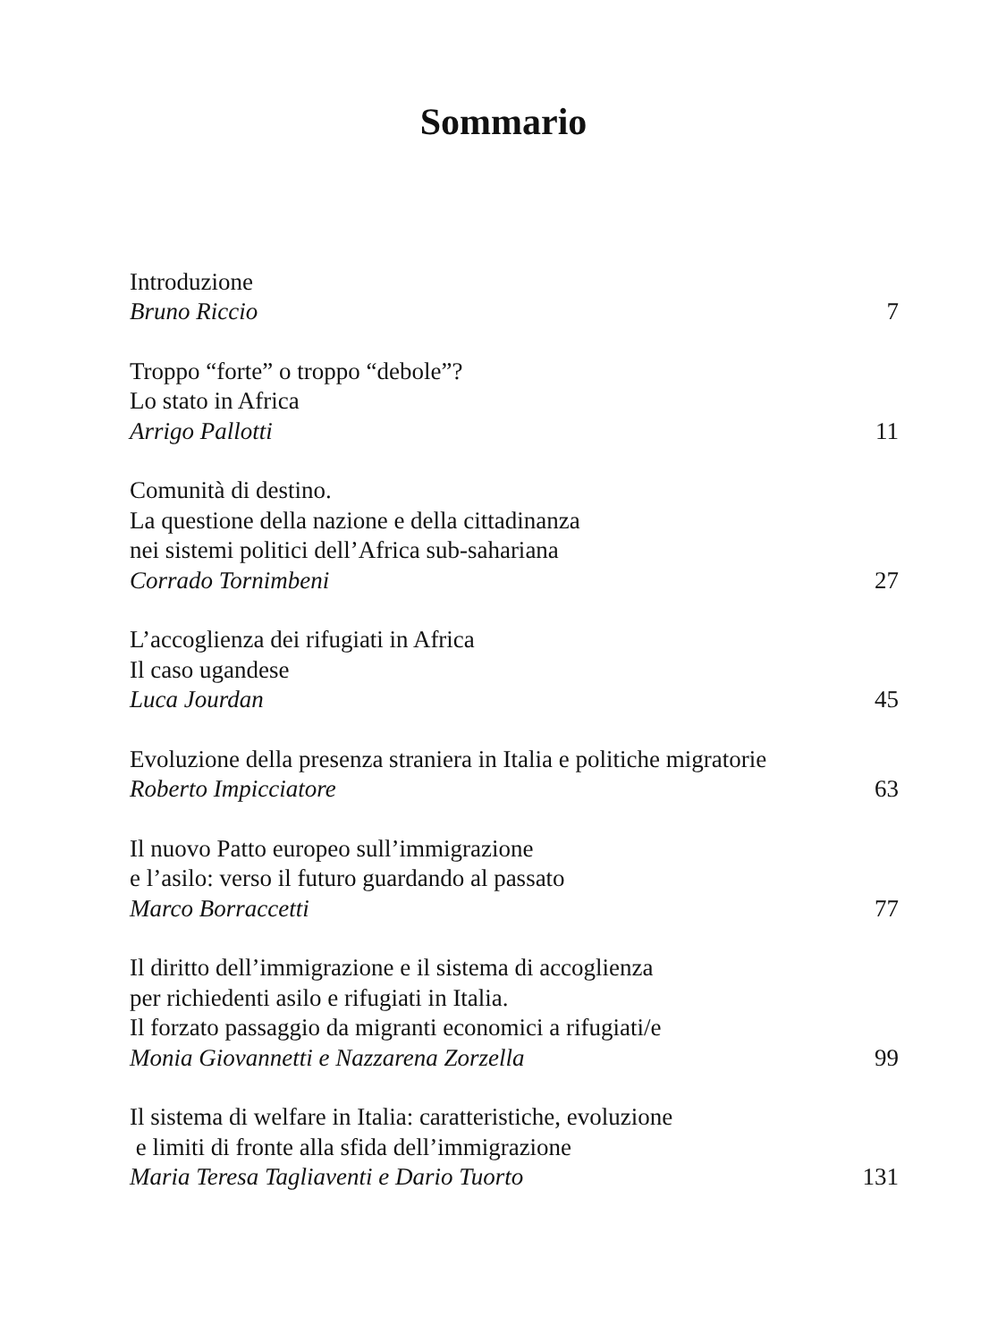Sommario
Introduzione
Bruno Riccio 7
Troppo “forte” o troppo “debole”?
Lo stato in Africa
Arrigo Pallotti 11
Comunità di destino.
La questione della nazione e della cittadinanza
nei sistemi politici dell’Africa sub-sahariana
Corrado Tornimbeni 27
L’accoglienza dei rifugiati in Africa
Il caso ugandese
Luca Jourdan 45
Evoluzione della presenza straniera in Italia e politiche migratorie
Roberto Impicciatore 63
Il nuovo Patto europeo sull’immigrazione
e l’asilo: verso il futuro guardando al passato
Marco Borraccetti 77
Il diritto dell’immigrazione e il sistema di accoglienza
per richiedenti asilo e rifugiati in Italia.
Il forzato passaggio da migranti economici a rifugiati/e
Monia Giovannetti e Nazzarena Zorzella 99
Il sistema di welfare in Italia: caratteristiche, evoluzione
e limiti di fronte alla sfida dell’immigrazione
Maria Teresa Tagliaventi e Dario Tuorto 131